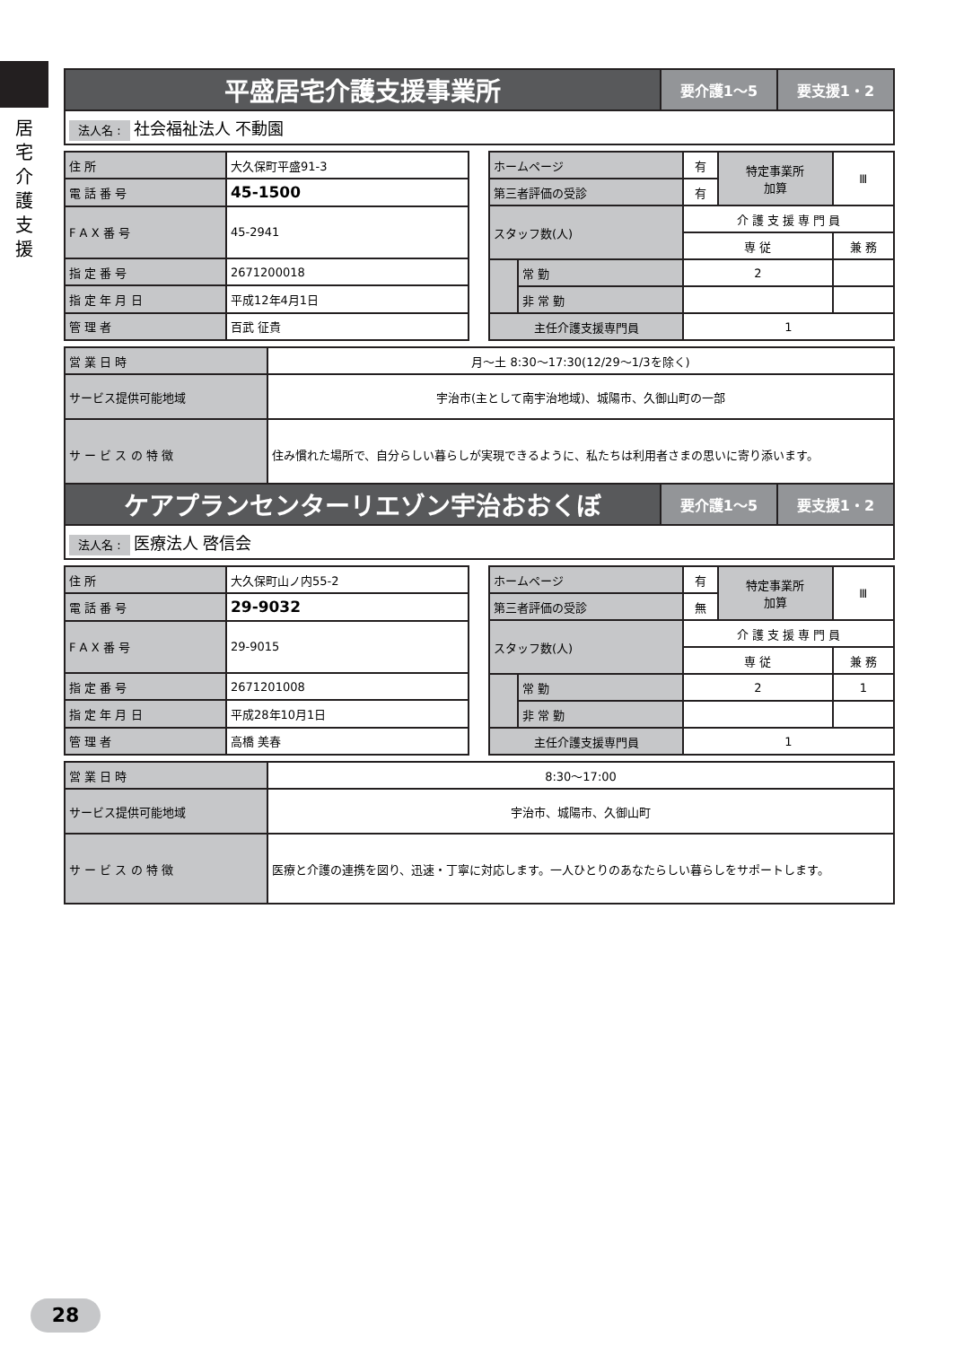居
宅
介
護
支
援
| 平盛居宅介護支援事業所 | 要介護1〜5 | 要支援1・2 |
| 法人名 : 社会福祉法人 不動園 | | |
| 住 所 | 大久保町平盛91-3 |
| 電 話 番 号 | 45-1500 |
| F A X 番 号 | 45-2941 |
| 指 定 番 号 | 2671200018 |
| 指 定 年 月 日 | 平成12年4月1日 |
| 管 理 者 | 百武 征貴 |
| ホームページ | | 有 | 特定事業所 加算 | Ⅲ |
| 第三者評価の受診 | | 有 | | |
| スタッフ数(人) | | 介 護 支 援 専 門 員 | | |
| | | 専 従 | | 兼 務 |
| | 常 勤 | 2 | | |
| | 非 常 勤 | | | |
| 主任介護支援専門員 | | 1 | | |
| 営 業 日 時 | 月〜土 8:30〜17:30(12/29〜1/3を除く) |
| サービス提供可能地域 | 宇治市(主として南宇治地域)、城陽市、久御山町の一部 |
| サ ー ビ ス の 特 徴 | 住み慣れた場所で、自分らしい暮らしが実現できるように、私たちは利用者さまの思いに寄り添います。 |
| ケアプランセンターリエゾン宇治おおくぼ | 要介護1〜5 | 要支援1・2 |
| 法人名 : 医療法人 啓信会 | | |
| 住 所 | 大久保町山ノ内55-2 |
| 電 話 番 号 | 29-9032 |
| F A X 番 号 | 29-9015 |
| 指 定 番 号 | 2671201008 |
| 指 定 年 月 日 | 平成28年10月1日 |
| 管 理 者 | 高橋 美春 |
| ホームページ | | 有 | 特定事業所 加算 | Ⅲ |
| 第三者評価の受診 | | 無 | | |
| スタッフ数(人) | | 介 護 支 援 専 門 員 | | |
| | | 専 従 | | 兼 務 |
| | 常 勤 | 2 | | 1 |
| | 非 常 勤 | | | |
| 主任介護支援専門員 | | 1 | | |
| 営 業 日 時 | 8:30〜17:00 |
| サービス提供可能地域 | 宇治市、城陽市、久御山町 |
| サ ー ビ ス の 特 徴 | 医療と介護の連携を図り、迅速・丁寧に対応します。一人ひとりのあなたらしい暮らしをサポートします。 |
28